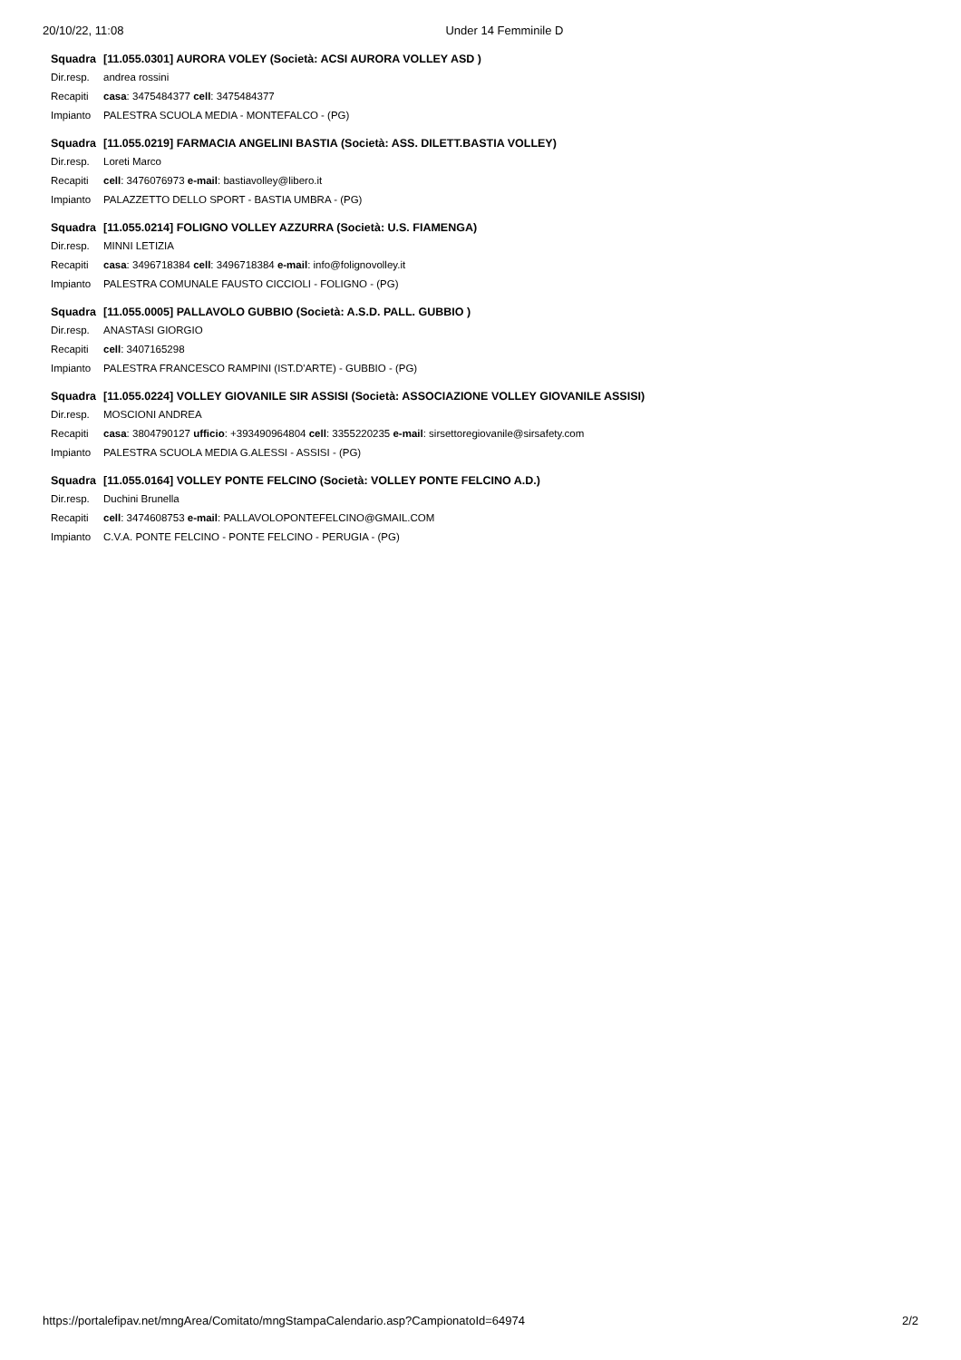20/10/22, 11:08 Under 14 Femminile D
| Squadra | [11.055.0301] AURORA VOLEY (Società: ACSI AURORA VOLLEY ASD ) |
| Dir.resp. | andrea rossini |
| Recapiti | casa : 3475484377 cell : 3475484377 |
| Impianto | PALESTRA SCUOLA MEDIA - MONTEFALCO - (PG) |
| Squadra | [11.055.0219] FARMACIA ANGELINI BASTIA (Società: ASS. DILETT.BASTIA VOLLEY) |
| Dir.resp. | Loreti Marco |
| Recapiti | cell : 3476076973 e-mail : bastiavolley@libero.it |
| Impianto | PALAZZETTO DELLO SPORT - BASTIA UMBRA - (PG) |
| Squadra | [11.055.0214] FOLIGNO VOLLEY AZZURRA (Società: U.S. FIAMENGA) |
| Dir.resp. | MINNI LETIZIA |
| Recapiti | casa : 3496718384 cell : 3496718384 e-mail : info@folignovolley.it |
| Impianto | PALESTRA COMUNALE FAUSTO CICCIOLI - FOLIGNO - (PG) |
| Squadra | [11.055.0005] PALLAVOLO GUBBIO (Società: A.S.D. PALL. GUBBIO ) |
| Dir.resp. | ANASTASI GIORGIO |
| Recapiti | cell : 3407165298 |
| Impianto | PALESTRA FRANCESCO RAMPINI (IST.D'ARTE) - GUBBIO - (PG) |
| Squadra | [11.055.0224] VOLLEY GIOVANILE SIR ASSISI (Società: ASSOCIAZIONE VOLLEY GIOVANILE ASSISI) |
| Dir.resp. | MOSCIONI ANDREA |
| Recapiti | casa : 3804790127 ufficio : +393490964804 cell : 3355220235 e-mail : sirsettoregiovanile@sirsafety.com |
| Impianto | PALESTRA SCUOLA MEDIA G.ALESSI - ASSISI - (PG) |
| Squadra | [11.055.0164] VOLLEY PONTE FELCINO (Società: VOLLEY PONTE FELCINO A.D.) |
| Dir.resp. | Duchini Brunella |
| Recapiti | cell : 3474608753 e-mail : PALLAVOLOPONTEFELCINO@GMAIL.COM |
| Impianto | C.V.A. PONTE FELCINO - PONTE FELCINO - PERUGIA - (PG) |
https://portalefipav.net/mngArea/Comitato/mngStampaCalendario.asp?CampionatoId=64974 2/2